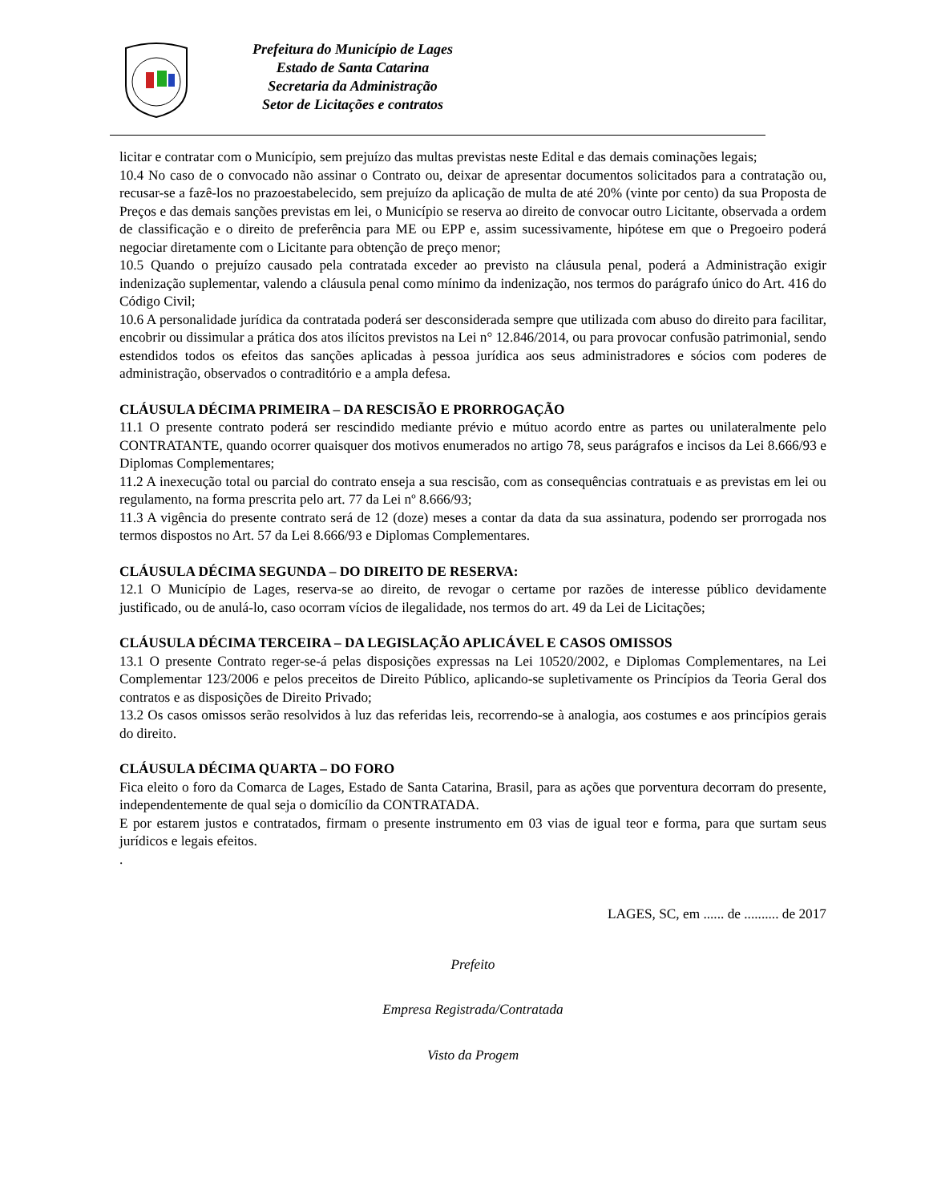Prefeitura do Município de Lages
Estado de Santa Catarina
Secretaria da Administração
Setor de Licitações e contratos
licitar e contratar com o Município, sem prejuízo das multas previstas neste Edital e das demais cominações legais;
10.4 No caso de o convocado não assinar o Contrato ou, deixar de apresentar documentos solicitados para a contratação ou, recusar-se a fazê-los no prazoestabelecido, sem prejuízo da aplicação de multa de até 20% (vinte por cento) da sua Proposta de Preços e das demais sanções previstas em lei, o Município se reserva ao direito de convocar outro Licitante, observada a ordem de classificação e o direito de preferência para ME ou EPP e, assim sucessivamente, hipótese em que o Pregoeiro poderá negociar diretamente com o Licitante para obtenção de preço menor;
10.5 Quando o prejuízo causado pela contratada exceder ao previsto na cláusula penal, poderá a Administração exigir indenização suplementar, valendo a cláusula penal como mínimo da indenização, nos termos do parágrafo único do Art. 416 do Código Civil;
10.6 A personalidade jurídica da contratada poderá ser desconsiderada sempre que utilizada com abuso do direito para facilitar, encobrir ou dissimular a prática dos atos ilícitos previstos na Lei n° 12.846/2014, ou para provocar confusão patrimonial, sendo estendidos todos os efeitos das sanções aplicadas à pessoa jurídica aos seus administradores e sócios com poderes de administração, observados o contraditório e a ampla defesa.
CLÁUSULA DÉCIMA PRIMEIRA – DA RESCISÃO E PRORROGAÇÃO
11.1 O presente contrato poderá ser rescindido mediante prévio e mútuo acordo entre as partes ou unilateralmente pelo CONTRATANTE, quando ocorrer quaisquer dos motivos enumerados no artigo 78, seus parágrafos e incisos da Lei 8.666/93 e Diplomas Complementares;
11.2 A inexecução total ou parcial do contrato enseja a sua rescisão, com as consequências contratuais e as previstas em lei ou regulamento, na forma prescrita pelo art. 77 da Lei nº 8.666/93;
11.3 A vigência do presente contrato será de 12 (doze) meses a contar da data da sua assinatura, podendo ser prorrogada nos termos dispostos no Art. 57 da Lei 8.666/93 e Diplomas Complementares.
CLÁUSULA DÉCIMA SEGUNDA – DO DIREITO DE RESERVA:
12.1 O Município de Lages, reserva-se ao direito, de revogar o certame por razões de interesse público devidamente justificado, ou de anulá-lo, caso ocorram vícios de ilegalidade, nos termos do art. 49 da Lei de Licitações;
CLÁUSULA DÉCIMA TERCEIRA – DA LEGISLAÇÃO APLICÁVEL E CASOS OMISSOS
13.1 O presente Contrato reger-se-á pelas disposições expressas na Lei 10520/2002, e Diplomas Complementares, na Lei Complementar 123/2006 e pelos preceitos de Direito Público, aplicando-se supletivamente os Princípios da Teoria Geral dos contratos e as disposições de Direito Privado;
13.2 Os casos omissos serão resolvidos à luz das referidas leis, recorrendo-se à analogia, aos costumes e aos princípios gerais do direito.
CLÁUSULA DÉCIMA QUARTA – DO FORO
Fica eleito o foro da Comarca de Lages, Estado de Santa Catarina, Brasil, para as ações que porventura decorram do presente, independentemente de qual seja o domicílio da CONTRATADA.
E por estarem justos e contratados, firmam o presente instrumento em 03 vias de igual teor e forma, para que surtam seus jurídicos e legais efeitos.
.
LAGES, SC, em ...... de .......... de 2017
Prefeito
Empresa Registrada/Contratada
Visto da Progem